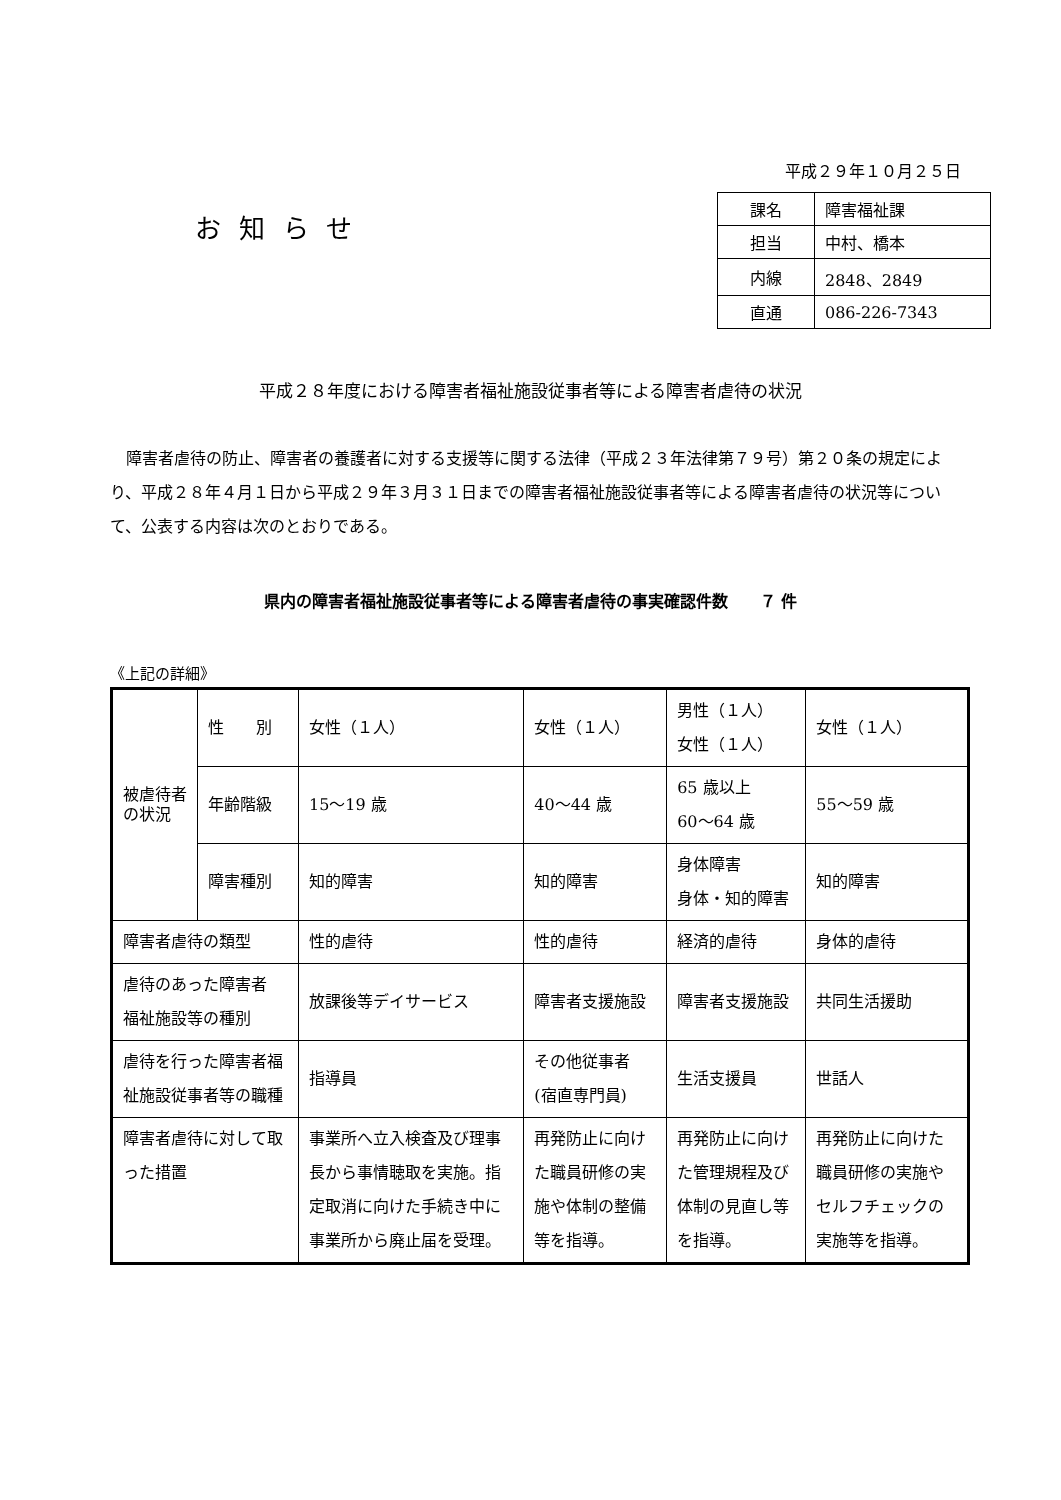お知らせ
平成２９年１０月２５日
| 課名 | 障害福祉課 |
| 担当 | 中村、橋本 |
| 内線 | 2848、2849 |
| 直通 | 086-226-7343 |
平成２８年度における障害者福祉施設従事者等による障害者虐待の状況
障害者虐待の防止、障害者の養護者に対する支援等に関する法律（平成２３年法律第７９号）第２０条の規定により、平成２８年４月１日から平成２９年３月３１日までの障害者福祉施設従事者等による障害者虐待の状況等について、公表する内容は次のとおりである。
県内の障害者福祉施設従事者等による障害者虐待の事実確認件数　　７ 件
《上記の詳細》
| 被虐待者の状況 | 性 別 | 女性（１人） | 女性（１人） | 男性（１人） 女性（１人） | 女性（１人） |
| | 年齢階級 | 15～19 歳 | 40～44 歳 | 65 歳以上 60～64 歳 | 55～59 歳 |
| | 障害種別 | 知的障害 | 知的障害 | 身体障害 身体・知的障害 | 知的障害 |
| 障害者虐待の類型 | | 性的虐待 | 性的虐待 | 経済的虐待 | 身体的虐待 |
| 虐待のあった障害者 福祉施設等の種別 | | 放課後等デイサービス | 障害者支援施設 | 障害者支援施設 | 共同生活援助 |
| 虐待を行った障害者福祉施設従事者等の職種 | | 指導員 | その他従事者 (宿直専門員) | 生活支援員 | 世話人 |
| 障害者虐待に対して取った措置 | | 事業所へ立入検査及び理事長から事情聴取を実施。指定取消に向けた手続き中に事業所から廃止届を受理。 | 再発防止に向けた職員研修の実施や体制の整備等を指導。 | 再発防止に向けた管理規程及び体制の見直し等を指導。 | 再発防止に向けた職員研修の実施やセルフチェックの実施等を指導。 |